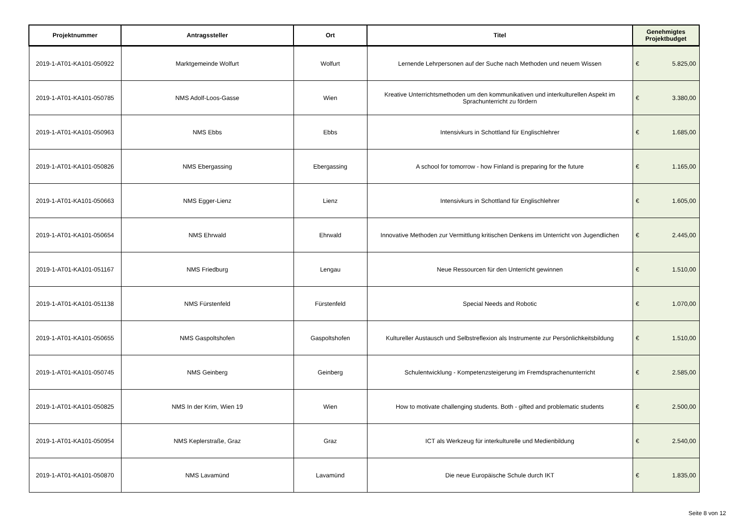| Projektnummer | Antragssteller | Ort | Titel | Genehmigtes Projektbudget |
| --- | --- | --- | --- | --- |
| 2019-1-AT01-KA101-050922 | Marktgemeinde Wolfurt | Wolfurt | Lernende Lehrpersonen auf der Suche nach Methoden und neuem Wissen | € 5.825,00 |
| 2019-1-AT01-KA101-050785 | NMS Adolf-Loos-Gasse | Wien | Kreative Unterrichtsmethoden um den kommunikativen und interkulturellen Aspekt im Sprachunterricht zu fördern | € 3.380,00 |
| 2019-1-AT01-KA101-050963 | NMS Ebbs | Ebbs | Intensivkurs in Schottland für Englischlehrer | € 1.685,00 |
| 2019-1-AT01-KA101-050826 | NMS Ebergassing | Ebergassing | A school for tomorrow - how Finland is preparing for the future | € 1.165,00 |
| 2019-1-AT01-KA101-050663 | NMS Egger-Lienz | Lienz | Intensivkurs in Schottland für Englischlehrer | € 1.605,00 |
| 2019-1-AT01-KA101-050654 | NMS Ehrwald | Ehrwald | Innovative Methoden zur Vermittlung kritischen Denkens im Unterricht von Jugendlichen | € 2.445,00 |
| 2019-1-AT01-KA101-051167 | NMS Friedburg | Lengau | Neue Ressourcen für den Unterricht gewinnen | € 1.510,00 |
| 2019-1-AT01-KA101-051138 | NMS Fürstenfeld | Fürstenfeld | Special Needs and Robotic | € 1.070,00 |
| 2019-1-AT01-KA101-050655 | NMS Gaspoltshofen | Gaspoltshofen | Kultureller Austausch und Selbstreflexion als Instrumente zur Persönlichkeitsbildung | € 1.510,00 |
| 2019-1-AT01-KA101-050745 | NMS Geinberg | Geinberg | Schulentwicklung - Kompetenzsteigerung im Fremdsprachenunterricht | € 2.585,00 |
| 2019-1-AT01-KA101-050825 | NMS In der Krim, Wien 19 | Wien | How to motivate challenging students. Both - gifted and problematic students | € 2.500,00 |
| 2019-1-AT01-KA101-050954 | NMS Keplerstraße, Graz | Graz | ICT als Werkzeug für interkulturelle und Medienbildung | € 2.540,00 |
| 2019-1-AT01-KA101-050870 | NMS Lavamünd | Lavamünd | Die neue Europäische Schule durch IKT | € 1.835,00 |
Seite 8 von 12